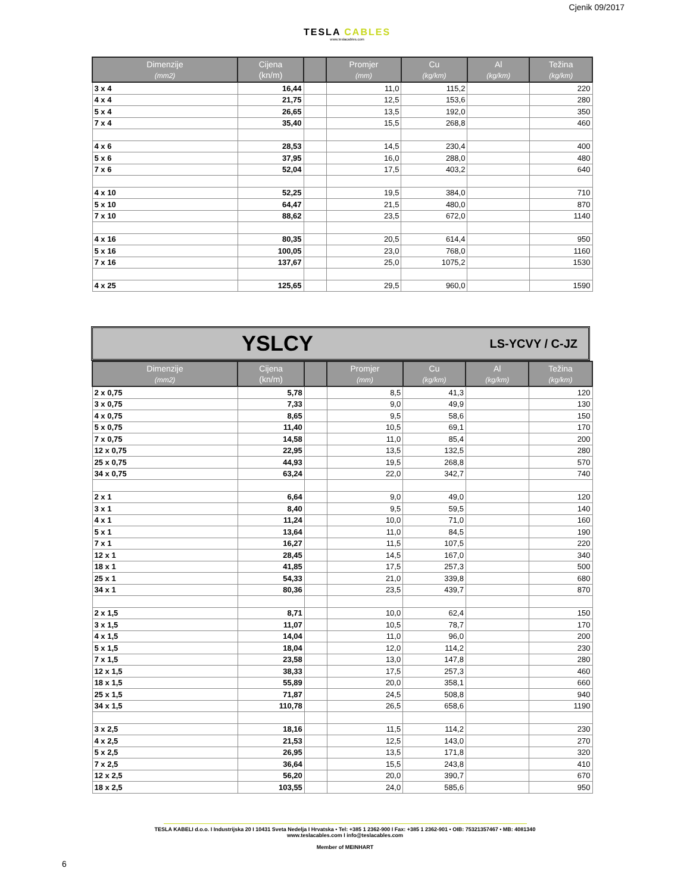Cjenik 09/2017
TESLA CABLES
www.teslacables.com
| Dimenzije (mm2) | Cijena (kn/m) | | Promjer (mm) | Cu (kg/km) | Al (kg/km) | Težina (kg/km) |
| --- | --- | --- | --- | --- | --- | --- |
| 3 x 4 | 16,44 | | 11,0 | 115,2 | | 220 |
| 4 x 4 | 21,75 | | 12,5 | 153,6 | | 280 |
| 5 x 4 | 26,65 | | 13,5 | 192,0 | | 350 |
| 7 x 4 | 35,40 | | 15,5 | 268,8 | | 460 |
| 4 x 6 | 28,53 | | 14,5 | 230,4 | | 400 |
| 5 x 6 | 37,95 | | 16,0 | 288,0 | | 480 |
| 7 x 6 | 52,04 | | 17,5 | 403,2 | | 640 |
| 4 x 10 | 52,25 | | 19,5 | 384,0 | | 710 |
| 5 x 10 | 64,47 | | 21,5 | 480,0 | | 870 |
| 7 x 10 | 88,62 | | 23,5 | 672,0 | | 1140 |
| 4 x 16 | 80,35 | | 20,5 | 614,4 | | 950 |
| 5 x 16 | 100,05 | | 23,0 | 768,0 | | 1160 |
| 7 x 16 | 137,67 | | 25,0 | 1075,2 | | 1530 |
| 4 x 25 | 125,65 | | 29,5 | 960,0 | | 1590 |
YSLCY LS-YCVY / C-JZ
| Dimenzije (mm2) | Cijena (kn/m) | | Promjer (mm) | Cu (kg/km) | Al (kg/km) | Težina (kg/km) |
| --- | --- | --- | --- | --- | --- | --- |
| 2 x 0,75 | 5,78 | | 8,5 | 41,3 | | 120 |
| 3 x 0,75 | 7,33 | | 9,0 | 49,9 | | 130 |
| 4 x 0,75 | 8,65 | | 9,5 | 58,6 | | 150 |
| 5 x 0,75 | 11,40 | | 10,5 | 69,1 | | 170 |
| 7 x 0,75 | 14,58 | | 11,0 | 85,4 | | 200 |
| 12 x 0,75 | 22,95 | | 13,5 | 132,5 | | 280 |
| 25 x 0,75 | 44,93 | | 19,5 | 268,8 | | 570 |
| 34 x 0,75 | 63,24 | | 22,0 | 342,7 | | 740 |
| 2 x 1 | 6,64 | | 9,0 | 49,0 | | 120 |
| 3 x 1 | 8,40 | | 9,5 | 59,5 | | 140 |
| 4 x 1 | 11,24 | | 10,0 | 71,0 | | 160 |
| 5 x 1 | 13,64 | | 11,0 | 84,5 | | 190 |
| 7 x 1 | 16,27 | | 11,5 | 107,5 | | 220 |
| 12 x 1 | 28,45 | | 14,5 | 167,0 | | 340 |
| 18 x 1 | 41,85 | | 17,5 | 257,3 | | 500 |
| 25 x 1 | 54,33 | | 21,0 | 339,8 | | 680 |
| 34 x 1 | 80,36 | | 23,5 | 439,7 | | 870 |
| 2 x 1,5 | 8,71 | | 10,0 | 62,4 | | 150 |
| 3 x 1,5 | 11,07 | | 10,5 | 78,7 | | 170 |
| 4 x 1,5 | 14,04 | | 11,0 | 96,0 | | 200 |
| 5 x 1,5 | 18,04 | | 12,0 | 114,2 | | 230 |
| 7 x 1,5 | 23,58 | | 13,0 | 147,8 | | 280 |
| 12 x 1,5 | 38,33 | | 17,5 | 257,3 | | 460 |
| 18 x 1,5 | 55,89 | | 20,0 | 358,1 | | 660 |
| 25 x 1,5 | 71,87 | | 24,5 | 508,8 | | 940 |
| 34 x 1,5 | 110,78 | | 26,5 | 658,6 | | 1190 |
| 3 x 2,5 | 18,16 | | 11,5 | 114,2 | | 230 |
| 4 x 2,5 | 21,53 | | 12,5 | 143,0 | | 270 |
| 5 x 2,5 | 26,95 | | 13,5 | 171,8 | | 320 |
| 7 x 2,5 | 36,64 | | 15,5 | 243,8 | | 410 |
| 12 x 2,5 | 56,20 | | 20,0 | 390,7 | | 670 |
| 18 x 2,5 | 103,55 | | 24,0 | 585,6 | | 950 |
TESLA KABELI d.o.o. I Industrijska 20 I 10431 Sveta Nedelja I Hrvatska • Tel: +385 1 2362-900 I Fax: +385 1 2362-901 • OIB: 75321357467 • MB: 4081340
www.teslacables.com I info@teslacables.com
Member of MEINHART
6